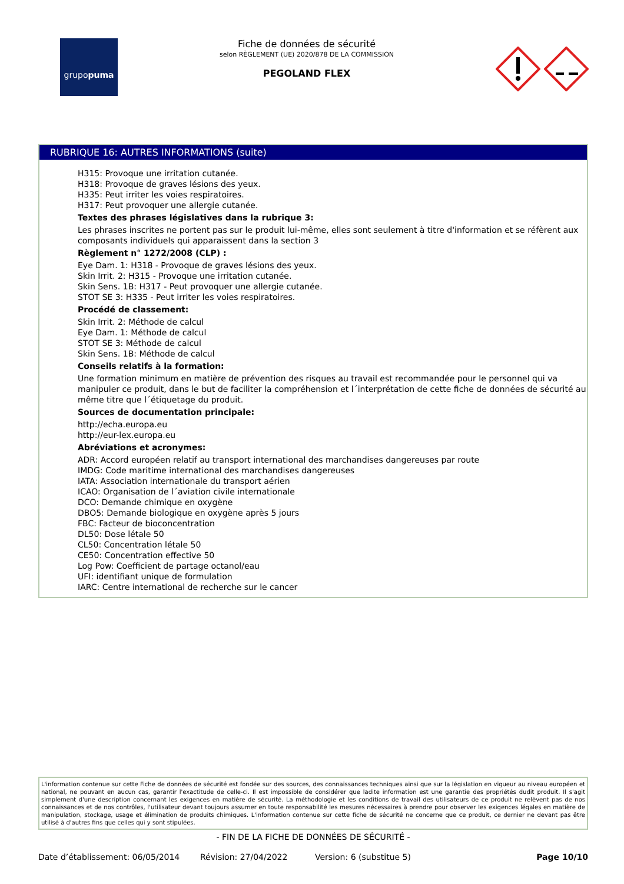grupo puma
Fiche de données de sécurité
selon RÈGLEMENT (UE) 2020/878 DE LA COMMISSION
PEGOLAND FLEX
RUBRIQUE 16: AUTRES INFORMATIONS (suite)
H315: Provoque une irritation cutanée.
H318: Provoque de graves lésions des yeux.
H335: Peut irriter les voies respiratoires.
H317: Peut provoquer une allergie cutanée.
Textes des phrases législatives dans la rubrique 3:
Les phrases inscrites ne portent pas sur le produit lui-même, elles sont seulement à titre d'information et se réfèrent aux composants individuels qui apparaissent dans la section 3
Règlement n° 1272/2008 (CLP) :
Eye Dam. 1: H318 - Provoque de graves lésions des yeux.
Skin Irrit. 2: H315 - Provoque une irritation cutanée.
Skin Sens. 1B: H317 - Peut provoquer une allergie cutanée.
STOT SE 3: H335 - Peut irriter les voies respiratoires.
Procédé de classement:
Skin Irrit. 2: Méthode de calcul
Eye Dam. 1: Méthode de calcul
STOT SE 3: Méthode de calcul
Skin Sens. 1B: Méthode de calcul
Conseils relatifs à la formation:
Une formation minimum en matière de prévention des risques au travail est recommandée pour le personnel qui va manipuler ce produit, dans le but de faciliter la compréhension et l´interprétation de cette fiche de données de sécurité au même titre que l´étiquetage du produit.
Sources de documentation principale:
http://echa.europa.eu
http://eur-lex.europa.eu
Abréviations et acronymes:
ADR: Accord européen relatif au transport international des marchandises dangereuses par route
IMDG: Code maritime international des marchandises dangereuses
IATA: Association internationale du transport aérien
ICAO: Organisation de l´aviation civile internationale
DCO: Demande chimique en oxygène
DBO5: Demande biologique en oxygène après 5 jours
FBC: Facteur de bioconcentration
DL50: Dose létale 50
CL50: Concentration létale 50
CE50: Concentration effective 50
Log Pow: Coefficient de partage octanol/eau
UFI: identifiant unique de formulation
IARC: Centre international de recherche sur le cancer
L'information contenue sur cette Fiche de données de sécurité est fondée sur des sources, des connaissances techniques ainsi que sur la législation en vigueur au niveau européen et national, ne pouvant en aucun cas, garantir l'exactitude de celle-ci. Il est impossible de considérer que ladite information est une garantie des propriétés dudit produit. Il s'agit simplement d'une description concernant les exigences en matière de sécurité. La méthodologie et les conditions de travail des utilisateurs de ce produit ne relèvent pas de nos connaissances et de nos contrôles, l'utilisateur devant toujours assumer en toute responsabilité les mesures nécessaires à prendre pour observer les exigences légales en matière de manipulation, stockage, usage et élimination de produits chimiques. L'information contenue sur cette fiche de sécurité ne concerne que ce produit, ce dernier ne devant pas être utilisé à d'autres fins que celles qui y sont stipulées.
- FIN DE LA FICHE DE DONNÉES DE SÉCURITÉ -
Date d’établissement: 06/05/2014 Révision: 27/04/2022 Version: 6 (substitue 5) Page 10/10